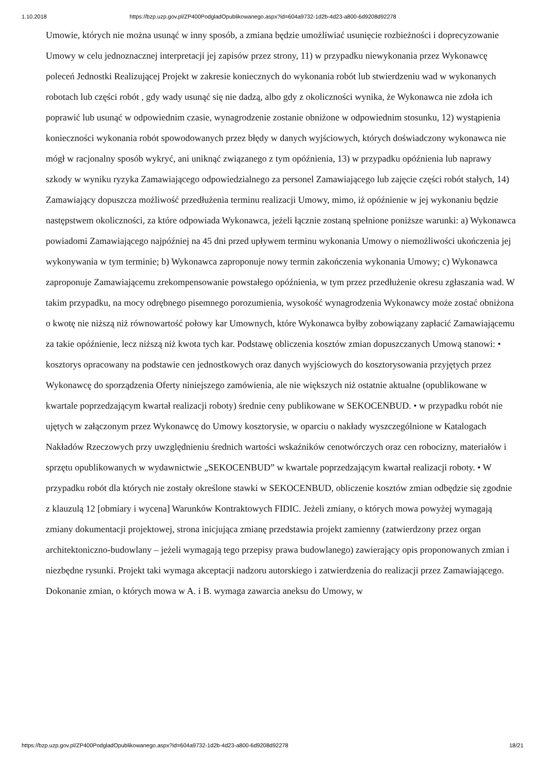1.10.2018 https://bzp.uzp.gov.pl/ZP400PodgladOpublikowanego.aspx?id=604a9732-1d2b-4d23-a800-6d9208d92278
Umowie, których nie można usunąć w inny sposób, a zmiana będzie umożliwiać usunięcie rozbieżności i doprecyzowanie Umowy w celu jednoznacznej interpretacji jej zapisów przez strony, 11) w przypadku niewykonania przez Wykonawcę poleceń Jednostki Realizującej Projekt w zakresie koniecznych do wykonania robót lub stwierdzeniu wad w wykonanych robotach lub części robót , gdy wady usunąć się nie dadzą, albo gdy z okoliczności wynika, że Wykonawca nie zdoła ich poprawić lub usunąć w odpowiednim czasie, wynagrodzenie zostanie obniżone w odpowiednim stosunku, 12) wystąpienia konieczności wykonania robót spowodowanych przez błędy w danych wyjściowych, których doświadczony wykonawca nie mógł w racjonalny sposób wykryć, ani uniknąć związanego z tym opóźnienia, 13) w przypadku opóźnienia lub naprawy szkody w wyniku ryzyka Zamawiającego odpowiedzialnego za personel Zamawiającego lub zajęcie części robót stałych, 14) Zamawiający dopuszcza możliwość przedłużenia terminu realizacji Umowy, mimo, iż opóźnienie w jej wykonaniu będzie następstwem okoliczności, za które odpowiada Wykonawca, jeżeli łącznie zostaną spełnione poniższe warunki: a) Wykonawca powiadomi Zamawiającego najpóźniej na 45 dni przed upływem terminu wykonania Umowy o niemożliwości ukończenia jej wykonywania w tym terminie; b) Wykonawca zaproponuje nowy termin zakończenia wykonania Umowy; c) Wykonawca zaproponuje Zamawiającemu zrekompensowanie powstałego opóźnienia, w tym przez przedłużenie okresu zgłaszania wad. W takim przypadku, na mocy odrębnego pisemnego porozumienia, wysokość wynagrodzenia Wykonawcy może zostać obniżona o kwotę nie niższą niż równowartość połowy kar Umownych, które Wykonawca byłby zobowiązany zapłacić Zamawiającemu za takie opóźnienie, lecz niższą niż kwota tych kar. Podstawę obliczenia kosztów zmian dopuszczanych Umową stanowi: • kosztorys opracowany na podstawie cen jednostkowych oraz danych wyjściowych do kosztorysowania przyjętych przez Wykonawcę do sporządzenia Oferty niniejszego zamówienia, ale nie większych niż ostatnie aktualne (opublikowane w kwartale poprzedzającym kwartał realizacji roboty) średnie ceny publikowane w SEKOCENBUD. • w przypadku robót nie ujętych w załączonym przez Wykonawcę do Umowy kosztorysie, w oparciu o nakłady wyszczególnione w Katalogach Nakładów Rzeczowych przy uwzględnieniu średnich wartości wskaźników cenotwórczych oraz cen robocizny, materiałów i sprzętu opublikowanych w wydawnictwie „SEKOCENBUD” w kwartale poprzedzającym kwartał realizacji roboty. • W przypadku robót dla których nie zostały określone stawki w SEKOCENBUD, obliczenie kosztów zmian odbędzie się zgodnie z klauzulą 12 [obmiary i wycena] Warunków Kontraktowych FIDIC. Jeżeli zmiany, o których mowa powyżej wymagają zmiany dokumentacji projektowej, strona inicjująca zmianę przedstawia projekt zamienny (zatwierdzony przez organ architektoniczno-budowlany – jeżeli wymagają tego przepisy prawa budowlanego) zawierający opis proponowanych zmian i niezbędne rysunki. Projekt taki wymaga akceptacji nadzoru autorskiego i zatwierdzenia do realizacji przez Zamawiającego. Dokonanie zmian, o których mowa w A. i B. wymaga zawarcia aneksu do Umowy, w
https://bzp.uzp.gov.pl/ZP400PodgladOpublikowanego.aspx?id=604a9732-1d2b-4d23-a800-6d9208d92278 18/21